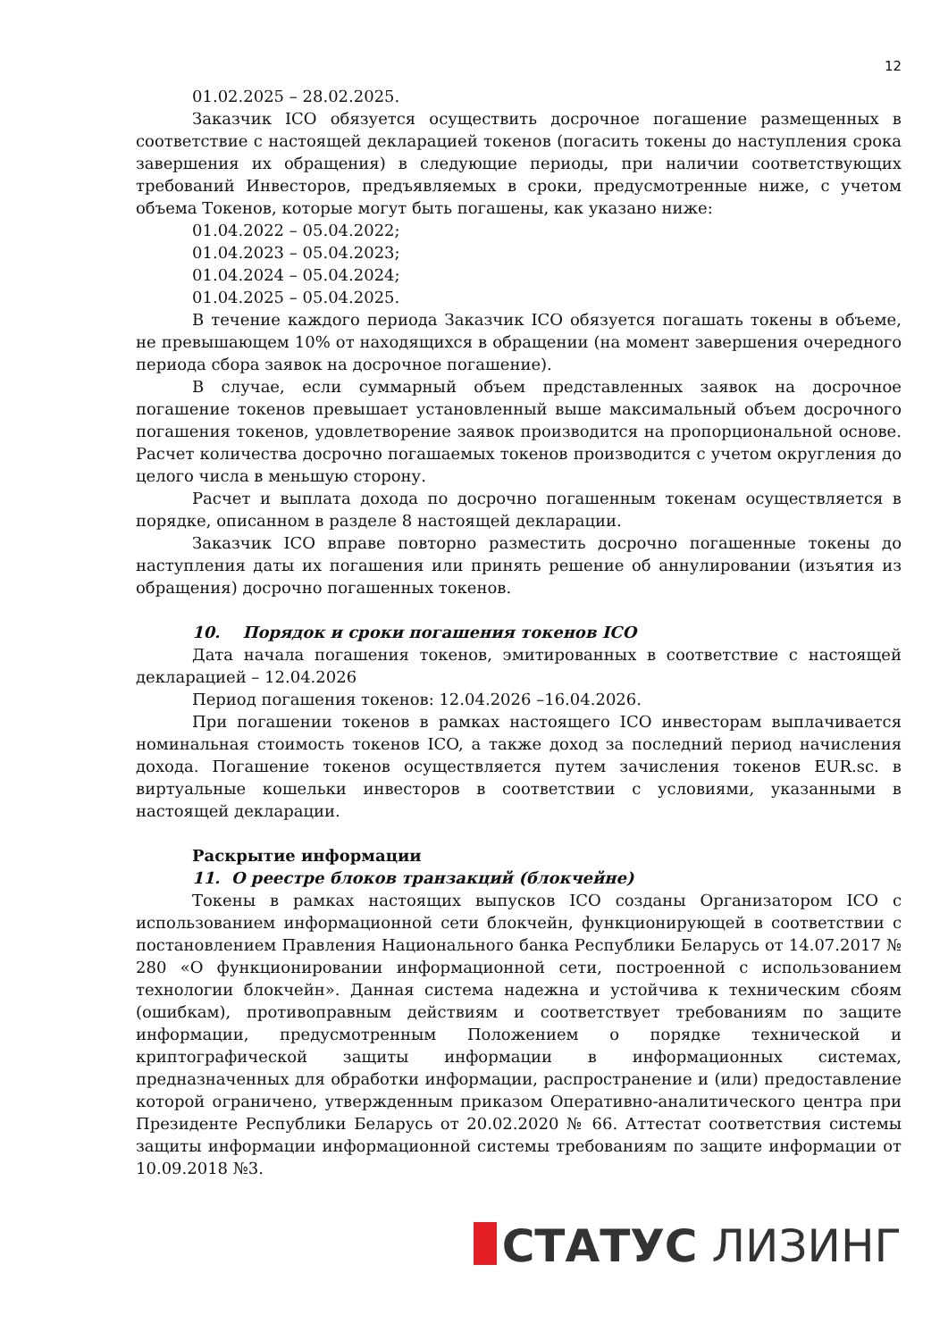12
01.02.2025 – 28.02.2025.
Заказчик ICO обязуется осуществить досрочное погашение размещенных в соответствие с настоящей декларацией токенов (погасить токены до наступления срока завершения их обращения) в следующие периоды, при наличии соответствующих требований Инвесторов, предъявляемых в сроки, предусмотренные ниже, с учетом объема Токенов, которые могут быть погашены, как указано ниже:
01.04.2022 – 05.04.2022;
01.04.2023 – 05.04.2023;
01.04.2024 – 05.04.2024;
01.04.2025 – 05.04.2025.
В течение каждого периода Заказчик ICO обязуется погашать токены в объеме, не превышающем 10% от находящихся в обращении (на момент завершения очередного периода сбора заявок на досрочное погашение).
В случае, если суммарный объем представленных заявок на досрочное погашение токенов превышает установленный выше максимальный объем досрочного погашения токенов, удовлетворение заявок производится на пропорциональной основе. Расчет количества досрочно погашаемых токенов производится с учетом округления до целого числа в меньшую сторону.
Расчет и выплата дохода по досрочно погашенным токенам осуществляется в порядке, описанном в разделе 8 настоящей декларации.
Заказчик ICO вправе повторно разместить досрочно погашенные токены до наступления даты их погашения или принять решение об аннулировании (изъятия из обращения) досрочно погашенных токенов.
10. Порядок и сроки погашения токенов ICO
Дата начала погашения токенов, эмитированных в соответствие с настоящей декларацией – 12.04.2026
Период погашения токенов: 12.04.2026 –16.04.2026.
При погашении токенов в рамках настоящего ICO инвесторам выплачивается номинальная стоимость токенов ICO, а также доход за последний период начисления дохода. Погашение токенов осуществляется путем зачисления токенов EUR.sc. в виртуальные кошельки инвесторов в соответствии с условиями, указанными в настоящей декларации.
Раскрытие информации
11. О реестре блоков транзакций (блокчейне)
Токены в рамках настоящих выпусков ICO созданы Организатором ICO с использованием информационной сети блокчейн, функционирующей в соответствии с постановлением Правления Национального банка Республики Беларусь от 14.07.2017 № 280 «О функционировании информационной сети, построенной с использованием технологии блокчейн». Данная система надежна и устойчива к техническим сбоям (ошибкам), противоправным действиям и соответствует требованиям по защите информации, предусмотренным Положением о порядке технической и криптографической защиты информации в информационных системах, предназначенных для обработки информации, распространение и (или) предоставление которой ограничено, утвержденным приказом Оперативно-аналитического центра при Президенте Республики Беларусь от 20.02.2020 № 66. Аттестат соответствия системы защиты информации информационной системы требованиям по защите информации от 10.09.2018 №3.
СТАТУС ЛИЗИНГ